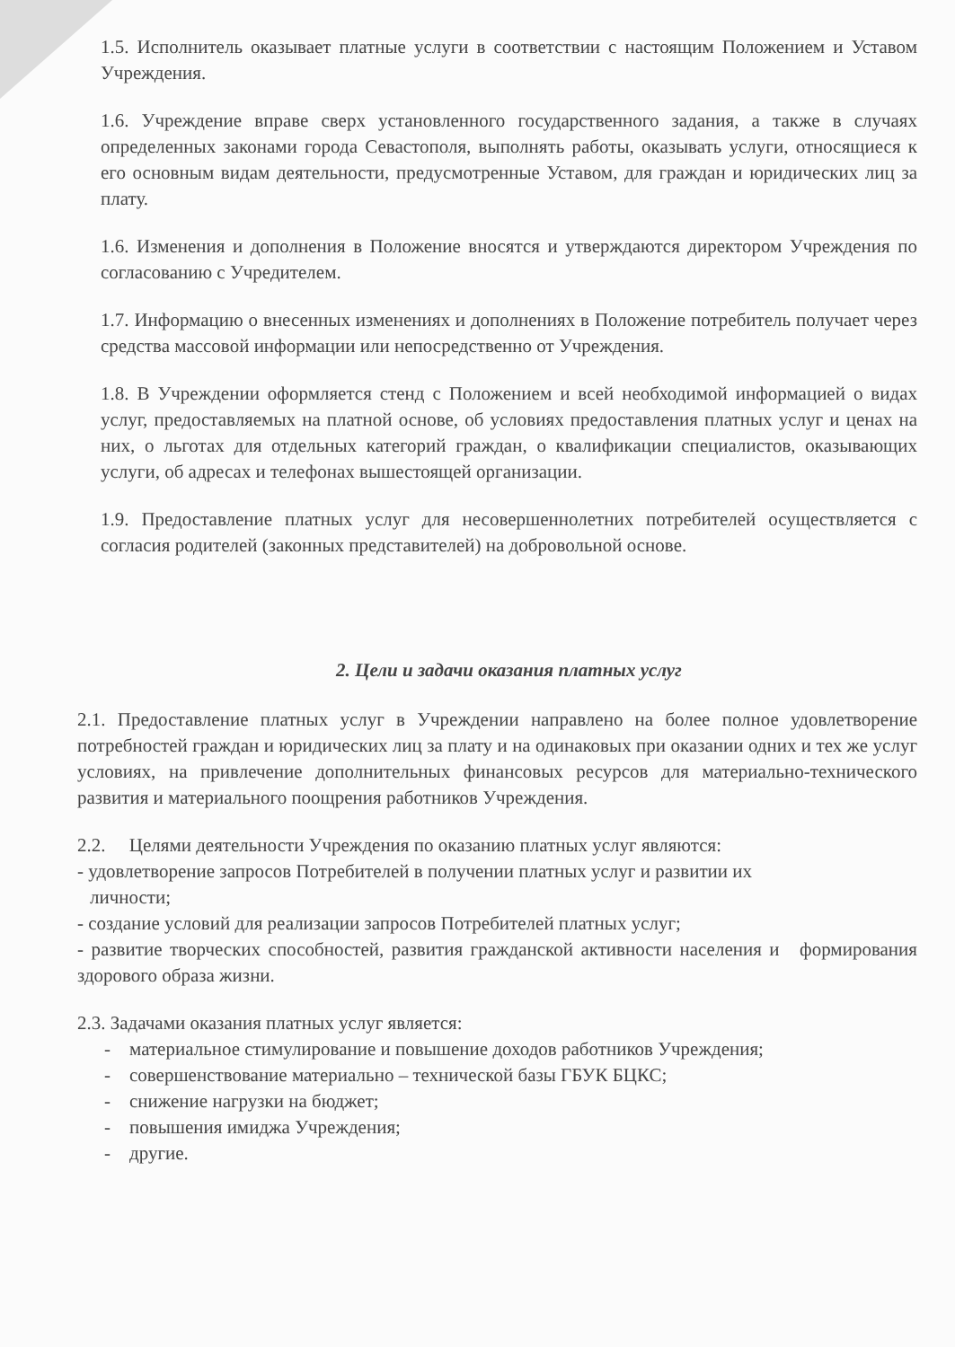1.5. Исполнитель оказывает платные услуги в соответствии с настоящим Положением и Уставом Учреждения.
1.6. Учреждение вправе сверх установленного государственного задания, а также в случаях определенных законами города Севастополя, выполнять работы, оказывать услуги, относящиеся к его основным видам деятельности, предусмотренные Уставом, для граждан и юридических лиц за плату.
1.6. Изменения и дополнения в Положение вносятся и утверждаются директором Учреждения по согласованию с Учредителем.
1.7. Информацию о внесенных изменениях и дополнениях в Положение потребитель получает через средства массовой информации или непосредственно от Учреждения.
1.8. В Учреждении оформляется стенд с Положением и всей необходимой информацией о видах услуг, предоставляемых на платной основе, об условиях предоставления платных услуг и ценах на них, о льготах для отдельных категорий граждан, о квалификации специалистов, оказывающих услуги, об адресах и телефонах вышестоящей организации.
1.9. Предоставление платных услуг для несовершеннолетних потребителей осуществляется с согласия родителей (законных представителей) на добровольной основе.
2. Цели и задачи оказания платных услуг
2.1. Предоставление платных услуг в Учреждении направлено на более полное удовлетворение потребностей граждан и юридических лиц за плату и на одинаковых при оказании одних и тех же услуг условиях, на привлечение дополнительных финансовых ресурсов для материально-технического развития и материального поощрения работников Учреждения.
2.2. Целями деятельности Учреждения по оказанию платных услуг являются:
- удовлетворение запросов Потребителей в получении платных услуг и развитии их
личности;
- создание условий для реализации запросов Потребителей платных услуг;
- развитие творческих способностей, развития гражданской активности населения и формирования здорового образа жизни.
2.3. Задачами оказания платных услуг является:
- материальное стимулирование и повышение доходов работников Учреждения;
- совершенствование материально – технической базы ГБУК БЦКС;
- снижение нагрузки на бюджет;
- повышения имиджа Учреждения;
- другие.